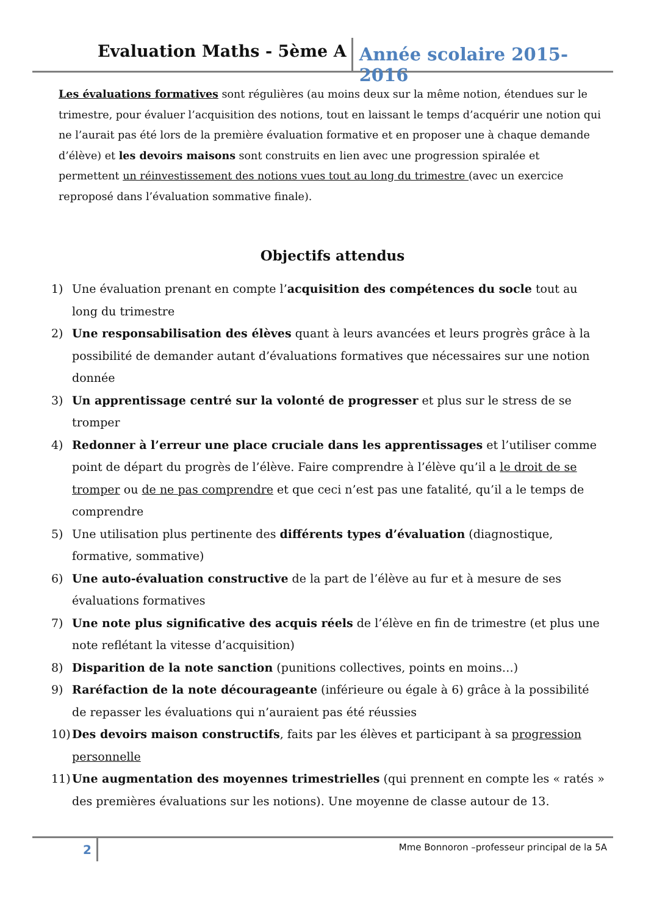Evaluation Maths - 5ème A
Année scolaire 2015-2016
Les évaluations formatives sont régulières (au moins deux sur la même notion, étendues sur le trimestre, pour évaluer l’acquisition des notions, tout en laissant le temps d’acquérir une notion qui ne l’aurait pas été lors de la première évaluation formative et en proposer une à chaque demande d’élève) et les devoirs maisons sont construits en lien avec une progression spiralée et permettent un réinvestissement des notions vues tout au long du trimestre (avec un exercice reproposé dans l’évaluation sommative finale).
Objectifs attendus
1) Une évaluation prenant en compte l’acquisition des compétences du socle tout au long du trimestre
2) Une responsabilisation des élèves quant à leurs avancées et leurs progrès grâce à la possibilité de demander autant d’évaluations formatives que nécessaires sur une notion donnée
3) Un apprentissage centré sur la volonté de progresser et plus sur le stress de se tromper
4) Redonner à l’erreur une place cruciale dans les apprentissages et l’utiliser comme point de départ du progrès de l’élève. Faire comprendre à l’élève qu’il a le droit de se tromper ou de ne pas comprendre et que ceci n’est pas une fatalité, qu’il a le temps de comprendre
5) Une utilisation plus pertinente des différents types d’évaluation (diagnostique, formative, sommative)
6) Une auto-évaluation constructive de la part de l’élève au fur et à mesure de ses évaluations formatives
7) Une note plus significative des acquis réels de l’élève en fin de trimestre (et plus une note reflétant la vitesse d’acquisition)
8) Disparition de la note sanction (punitions collectives, points en moins…)
9) Raréfaction de la note décourageante (inférieure ou égale à 6) grâce à la possibilité de repasser les évaluations qui n’auraient pas été réussies
10) Des devoirs maison constructifs, faits par les élèves et participant à sa progression personnelle
11) Une augmentation des moyennes trimestrielles (qui prennent en compte les « ratés » des premières évaluations sur les notions). Une moyenne de classe autour de 13.
2
Mme Bonnoron –professeur principal de la 5A